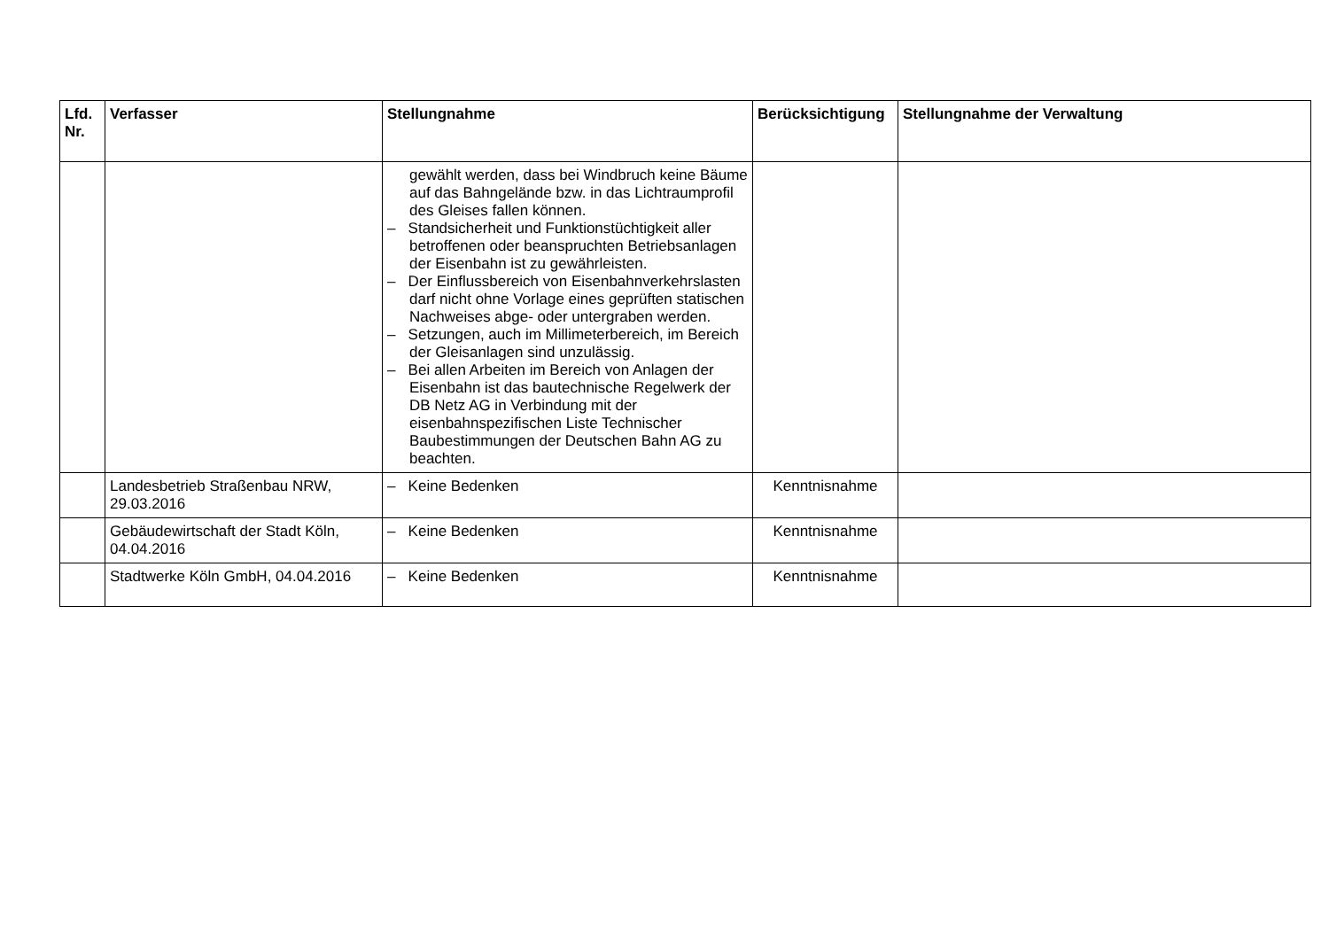| Lfd. Nr. | Verfasser | Stellungnahme | Berücksichtigung | Stellungnahme der Verwaltung |
| --- | --- | --- | --- | --- |
| | | gewählt werden, dass bei Windbruch keine Bäume auf das Bahngelände bzw. in das Lichtraumprofil des Gleises fallen können. – Standsicherheit und Funktionstüchtigkeit aller betroffenen oder beanspruchten Betriebsanlagen der Eisenbahn ist zu gewährleisten. – Der Einflussbereich von Eisenbahnverkehrslasten darf nicht ohne Vorlage eines geprüften statischen Nachweises abge- oder untergraben werden. – Setzungen, auch im Millimeterbereich, im Bereich der Gleisanlagen sind unzulässig. – Bei allen Arbeiten im Bereich von Anlagen der Eisenbahn ist das bautechnische Regelwerk der DB Netz AG in Verbindung mit der eisenbahnspezifischen Liste Technischer Baubestimmungen der Deutschen Bahn AG zu beachten. | | |
| | Landesbetrieb Straßenbau NRW, 29.03.2016 | – Keine Bedenken | Kenntnisnahme | |
| | Gebäudewirtschaft der Stadt Köln, 04.04.2016 | – Keine Bedenken | Kenntnisnahme | |
| | Stadtwerke Köln GmbH, 04.04.2016 | – Keine Bedenken | Kenntnisnahme | |